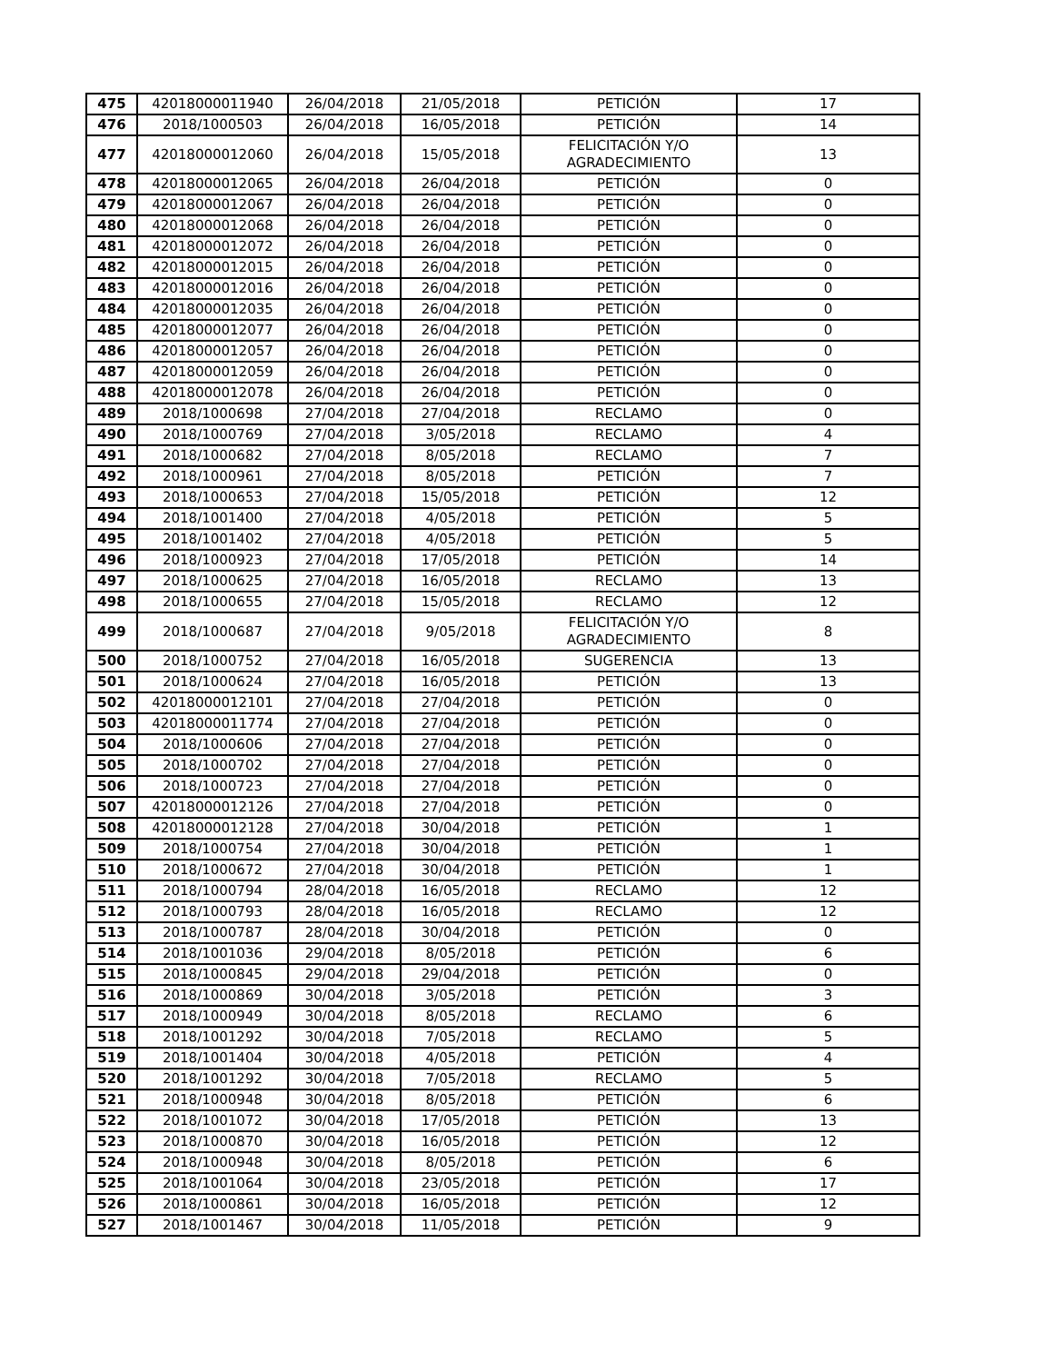| 475 | 42018000011940 | 26/04/2018 | 21/05/2018 | PETICIÓN | 17 |
| 476 | 2018/1000503 | 26/04/2018 | 16/05/2018 | PETICIÓN | 14 |
| 477 | 42018000012060 | 26/04/2018 | 15/05/2018 | FELICITACIÓN Y/O AGRADECIMIENTO | 13 |
| 478 | 42018000012065 | 26/04/2018 | 26/04/2018 | PETICIÓN | 0 |
| 479 | 42018000012067 | 26/04/2018 | 26/04/2018 | PETICIÓN | 0 |
| 480 | 42018000012068 | 26/04/2018 | 26/04/2018 | PETICIÓN | 0 |
| 481 | 42018000012072 | 26/04/2018 | 26/04/2018 | PETICIÓN | 0 |
| 482 | 42018000012015 | 26/04/2018 | 26/04/2018 | PETICIÓN | 0 |
| 483 | 42018000012016 | 26/04/2018 | 26/04/2018 | PETICIÓN | 0 |
| 484 | 42018000012035 | 26/04/2018 | 26/04/2018 | PETICIÓN | 0 |
| 485 | 42018000012077 | 26/04/2018 | 26/04/2018 | PETICIÓN | 0 |
| 486 | 42018000012057 | 26/04/2018 | 26/04/2018 | PETICIÓN | 0 |
| 487 | 42018000012059 | 26/04/2018 | 26/04/2018 | PETICIÓN | 0 |
| 488 | 42018000012078 | 26/04/2018 | 26/04/2018 | PETICIÓN | 0 |
| 489 | 2018/1000698 | 27/04/2018 | 27/04/2018 | RECLAMO | 0 |
| 490 | 2018/1000769 | 27/04/2018 | 3/05/2018 | RECLAMO | 4 |
| 491 | 2018/1000682 | 27/04/2018 | 8/05/2018 | RECLAMO | 7 |
| 492 | 2018/1000961 | 27/04/2018 | 8/05/2018 | PETICIÓN | 7 |
| 493 | 2018/1000653 | 27/04/2018 | 15/05/2018 | PETICIÓN | 12 |
| 494 | 2018/1001400 | 27/04/2018 | 4/05/2018 | PETICIÓN | 5 |
| 495 | 2018/1001402 | 27/04/2018 | 4/05/2018 | PETICIÓN | 5 |
| 496 | 2018/1000923 | 27/04/2018 | 17/05/2018 | PETICIÓN | 14 |
| 497 | 2018/1000625 | 27/04/2018 | 16/05/2018 | RECLAMO | 13 |
| 498 | 2018/1000655 | 27/04/2018 | 15/05/2018 | RECLAMO | 12 |
| 499 | 2018/1000687 | 27/04/2018 | 9/05/2018 | FELICITACIÓN Y/O AGRADECIMIENTO | 8 |
| 500 | 2018/1000752 | 27/04/2018 | 16/05/2018 | SUGERENCIA | 13 |
| 501 | 2018/1000624 | 27/04/2018 | 16/05/2018 | PETICIÓN | 13 |
| 502 | 42018000012101 | 27/04/2018 | 27/04/2018 | PETICIÓN | 0 |
| 503 | 42018000011774 | 27/04/2018 | 27/04/2018 | PETICIÓN | 0 |
| 504 | 2018/1000606 | 27/04/2018 | 27/04/2018 | PETICIÓN | 0 |
| 505 | 2018/1000702 | 27/04/2018 | 27/04/2018 | PETICIÓN | 0 |
| 506 | 2018/1000723 | 27/04/2018 | 27/04/2018 | PETICIÓN | 0 |
| 507 | 42018000012126 | 27/04/2018 | 27/04/2018 | PETICIÓN | 0 |
| 508 | 42018000012128 | 27/04/2018 | 30/04/2018 | PETICIÓN | 1 |
| 509 | 2018/1000754 | 27/04/2018 | 30/04/2018 | PETICIÓN | 1 |
| 510 | 2018/1000672 | 27/04/2018 | 30/04/2018 | PETICIÓN | 1 |
| 511 | 2018/1000794 | 28/04/2018 | 16/05/2018 | RECLAMO | 12 |
| 512 | 2018/1000793 | 28/04/2018 | 16/05/2018 | RECLAMO | 12 |
| 513 | 2018/1000787 | 28/04/2018 | 30/04/2018 | PETICIÓN | 0 |
| 514 | 2018/1001036 | 29/04/2018 | 8/05/2018 | PETICIÓN | 6 |
| 515 | 2018/1000845 | 29/04/2018 | 29/04/2018 | PETICIÓN | 0 |
| 516 | 2018/1000869 | 30/04/2018 | 3/05/2018 | PETICIÓN | 3 |
| 517 | 2018/1000949 | 30/04/2018 | 8/05/2018 | RECLAMO | 6 |
| 518 | 2018/1001292 | 30/04/2018 | 7/05/2018 | RECLAMO | 5 |
| 519 | 2018/1001404 | 30/04/2018 | 4/05/2018 | PETICIÓN | 4 |
| 520 | 2018/1001292 | 30/04/2018 | 7/05/2018 | RECLAMO | 5 |
| 521 | 2018/1000948 | 30/04/2018 | 8/05/2018 | PETICIÓN | 6 |
| 522 | 2018/1001072 | 30/04/2018 | 17/05/2018 | PETICIÓN | 13 |
| 523 | 2018/1000870 | 30/04/2018 | 16/05/2018 | PETICIÓN | 12 |
| 524 | 2018/1000948 | 30/04/2018 | 8/05/2018 | PETICIÓN | 6 |
| 525 | 2018/1001064 | 30/04/2018 | 23/05/2018 | PETICIÓN | 17 |
| 526 | 2018/1000861 | 30/04/2018 | 16/05/2018 | PETICIÓN | 12 |
| 527 | 2018/1001467 | 30/04/2018 | 11/05/2018 | PETICIÓN | 9 |